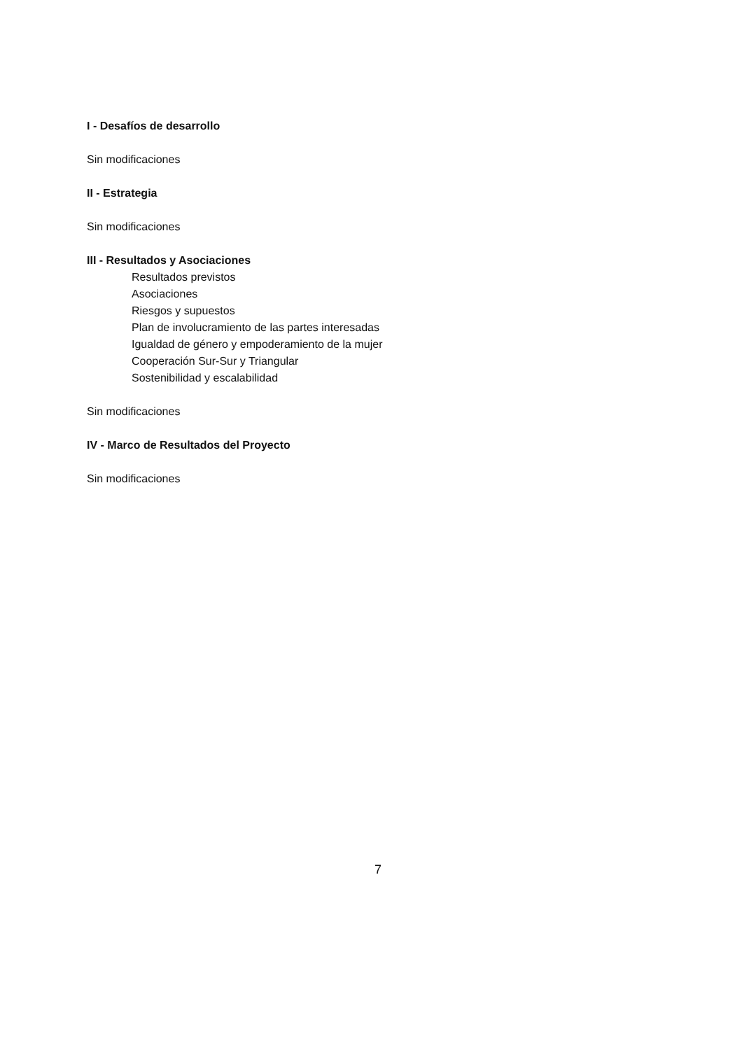I - Desafíos de desarrollo
Sin modificaciones
II - Estrategia
Sin modificaciones
III - Resultados y Asociaciones
Resultados previstos
Asociaciones
Riesgos y supuestos
Plan de involucramiento de las partes interesadas
Igualdad de género y empoderamiento de la mujer
Cooperación Sur-Sur y Triangular
Sostenibilidad y escalabilidad
Sin modificaciones
IV - Marco de Resultados del Proyecto
Sin modificaciones
7